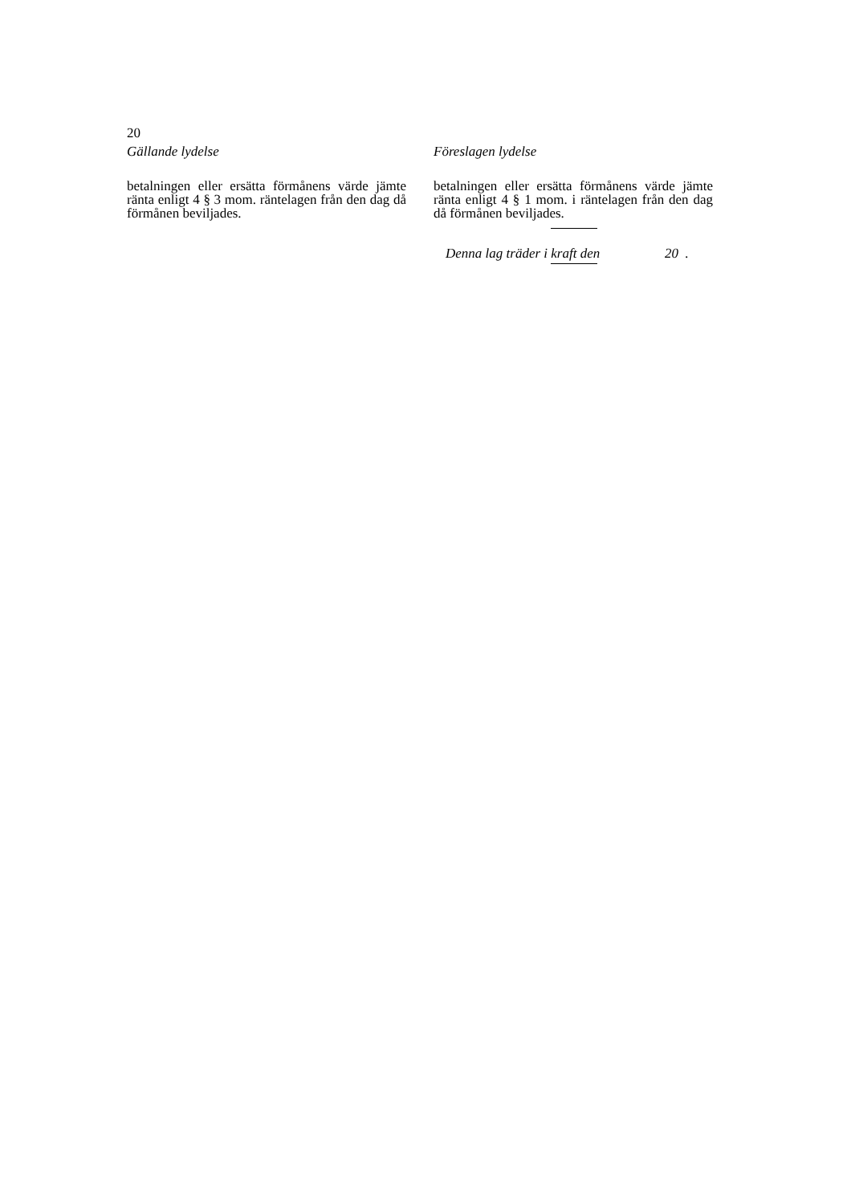20
Gällande lydelse
betalningen eller ersätta förmånens värde jämte ränta enligt 4 § 3 mom. räntelagen från den dag då förmånen beviljades.
Föreslagen lydelse
betalningen eller ersätta förmånens värde jämte ränta enligt 4 § 1 mom. i räntelagen från den dag då förmånen beviljades.
Denna lag träder i kraft den 20 .